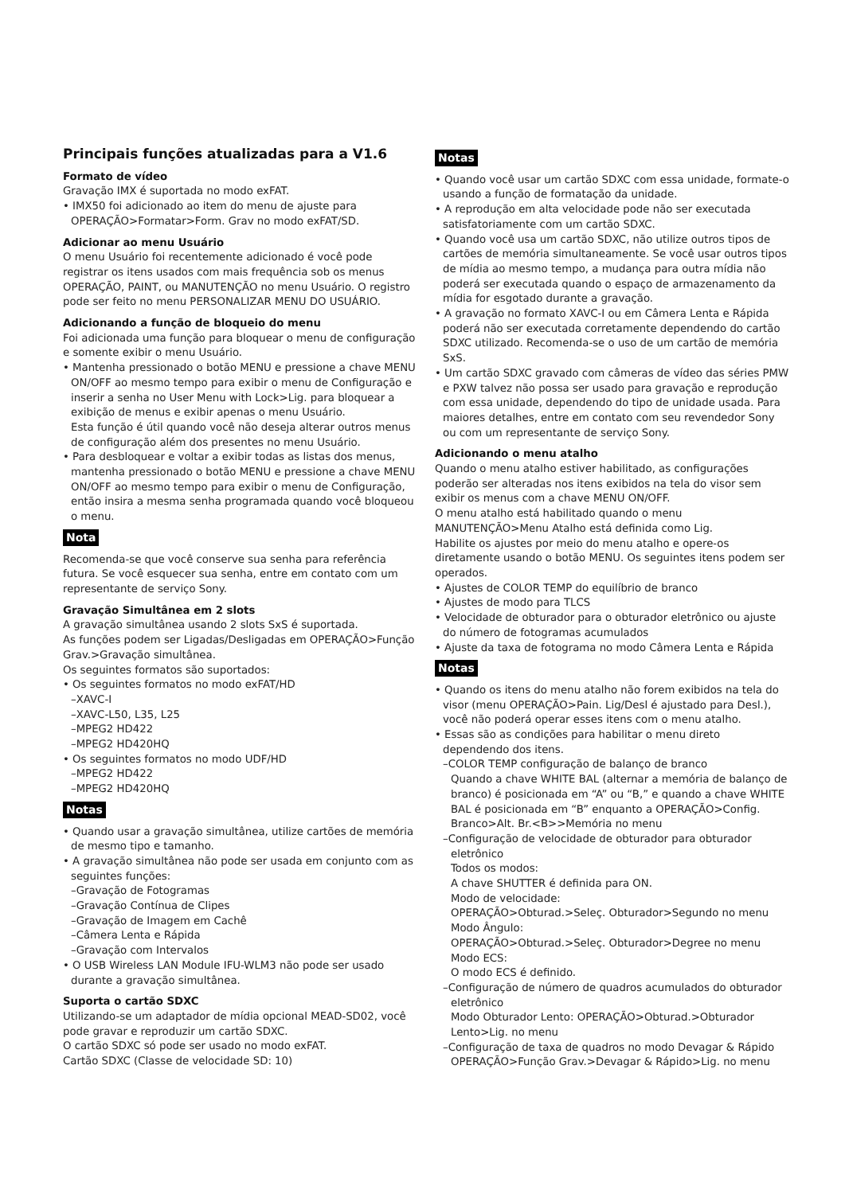Principais funções atualizadas para a V1.6
Formato de vídeo
Gravação IMX é suportada no modo exFAT.
• IMX50 foi adicionado ao item do menu de ajuste para OPERAÇÃO>Formatar>Form. Grav no modo exFAT/SD.
Adicionar ao menu Usuário
O menu Usuário foi recentemente adicionado é você pode registrar os itens usados com mais frequência sob os menus OPERAÇÃO, PAINT, ou MANUTENÇÃO no menu Usuário. O registro pode ser feito no menu PERSONALIZAR MENU DO USUÁRIO.
Adicionando a função de bloqueio do menu
Foi adicionada uma função para bloquear o menu de configuração e somente exibir o menu Usuário.
• Mantenha pressionado o botão MENU e pressione a chave MENU ON/OFF ao mesmo tempo para exibir o menu de Configuração e inserir a senha no User Menu with Lock>Lig. para bloquear a exibição de menus e exibir apenas o menu Usuário.
Esta função é útil quando você não deseja alterar outros menus de configuração além dos presentes no menu Usuário.
• Para desbloquear e voltar a exibir todas as listas dos menus, mantenha pressionado o botão MENU e pressione a chave MENU ON/OFF ao mesmo tempo para exibir o menu de Configuração, então insira a mesma senha programada quando você bloqueou o menu.
Nota
Recomenda-se que você conserve sua senha para referência futura. Se você esquecer sua senha, entre em contato com um representante de serviço Sony.
Gravação Simultânea em 2 slots
A gravação simultânea usando 2 slots SxS é suportada.
As funções podem ser Ligadas/Desligadas em OPERAÇÃO>Função Grav.>Gravação simultânea.
Os seguintes formatos são suportados:
• Os seguintes formatos no modo exFAT/HD
–XAVC-I
–XAVC-L50, L35, L25
–MPEG2 HD422
–MPEG2 HD420HQ
• Os seguintes formatos no modo UDF/HD
–MPEG2 HD422
–MPEG2 HD420HQ
Notas
• Quando usar a gravação simultânea, utilize cartões de memória de mesmo tipo e tamanho.
• A gravação simultânea não pode ser usada em conjunto com as seguintes funções:
–Gravação de Fotogramas
–Gravação Contínua de Clipes
–Gravação de Imagem em Cachê
–Câmera Lenta e Rápida
–Gravação com Intervalos
• O USB Wireless LAN Module IFU-WLM3 não pode ser usado durante a gravação simultânea.
Suporta o cartão SDXC
Utilizando-se um adaptador de mídia opcional MEAD-SD02, você pode gravar e reproduzir um cartão SDXC.
O cartão SDXC só pode ser usado no modo exFAT.
Cartão SDXC (Classe de velocidade SD: 10)
Notas
• Quando você usar um cartão SDXC com essa unidade, formate-o usando a função de formatação da unidade.
• A reprodução em alta velocidade pode não ser executada satisfatoriamente com um cartão SDXC.
• Quando você usa um cartão SDXC, não utilize outros tipos de cartões de memória simultaneamente. Se você usar outros tipos de mídia ao mesmo tempo, a mudança para outra mídia não poderá ser executada quando o espaço de armazenamento da mídia for esgotado durante a gravação.
• A gravação no formato XAVC-I ou em Câmera Lenta e Rápida poderá não ser executada corretamente dependendo do cartão SDXC utilizado. Recomenda-se o uso de um cartão de memória SxS.
• Um cartão SDXC gravado com câmeras de vídeo das séries PMW e PXW talvez não possa ser usado para gravação e reprodução com essa unidade, dependendo do tipo de unidade usada. Para maiores detalhes, entre em contato com seu revendedor Sony ou com um representante de serviço Sony.
Adicionando o menu atalho
Quando o menu atalho estiver habilitado, as configurações poderão ser alteradas nos itens exibidos na tela do visor sem exibir os menus com a chave MENU ON/OFF.
O menu atalho está habilitado quando o menu MANUTENÇÃO>Menu Atalho está definida como Lig.
Habilite os ajustes por meio do menu atalho e opere-os diretamente usando o botão MENU. Os seguintes itens podem ser operados.
• Ajustes de COLOR TEMP do equilíbrio de branco
• Ajustes de modo para TLCS
• Velocidade de obturador para o obturador eletrônico ou ajuste do número de fotogramas acumulados
• Ajuste da taxa de fotograma no modo Câmera Lenta e Rápida
Notas
• Quando os itens do menu atalho não forem exibidos na tela do visor (menu OPERAÇÃO>Pain. Lig/Desl é ajustado para Desl.), você não poderá operar esses itens com o menu atalho.
• Essas são as condições para habilitar o menu direto dependendo dos itens.
–COLOR TEMP configuração de balanço de branco
Quando a chave WHITE BAL (alternar a memória de balanço de branco) é posicionada em “A” ou “B,” e quando a chave WHITE BAL é posicionada em “B” enquanto a OPERAÇÃO>Config. Branco>Alt. Br.<B>>Memória no menu
–Configuração de velocidade de obturador para obturador eletrônico
Todos os modos:
A chave SHUTTER é definida para ON.
Modo de velocidade:
OPERAÇÃO>Obturad.>Seleç. Obturador>Segundo no menu
Modo Ângulo:
OPERAÇÃO>Obturad.>Seleç. Obturador>Degree no menu
Modo ECS:
O modo ECS é definido.
–Configuração de número de quadros acumulados do obturador eletrônico
Modo Obturador Lento: OPERAÇÃO>Obturad.>Obturador Lento>Lig. no menu
–Configuração de taxa de quadros no modo Devagar & Rápido
OPERAÇÃO>Função Grav.>Devagar & Rápido>Lig. no menu